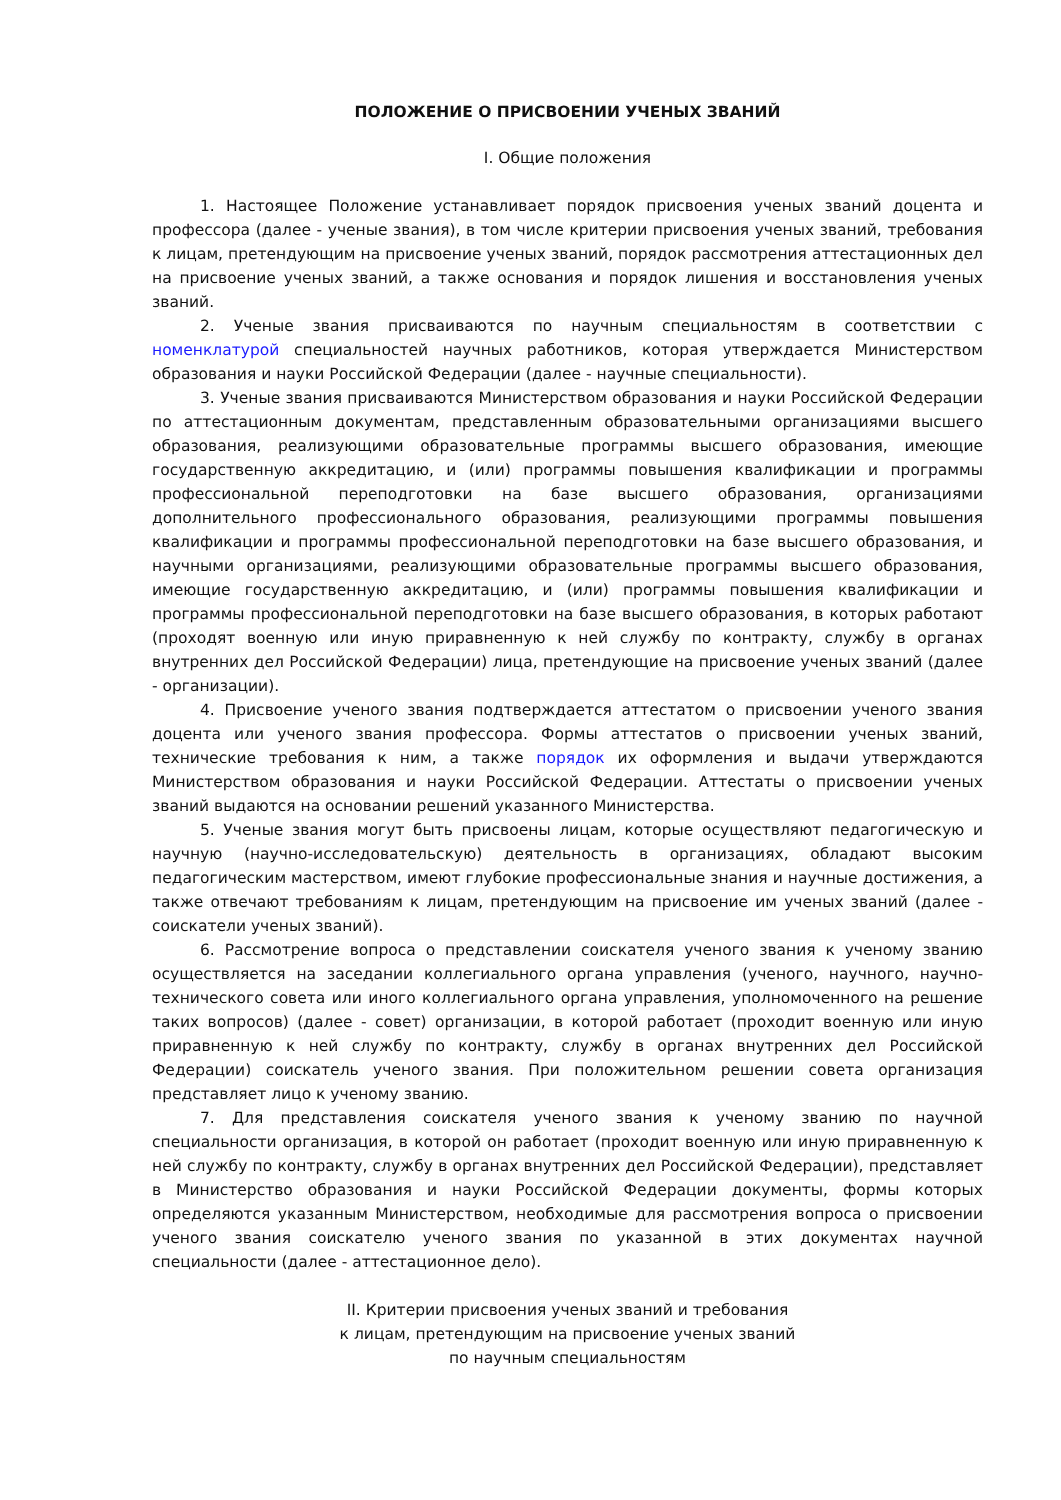ПОЛОЖЕНИЕ О ПРИСВОЕНИИ УЧЕНЫХ ЗВАНИЙ
I. Общие положения
1. Настоящее Положение устанавливает порядок присвоения ученых званий доцента и профессора (далее - ученые звания), в том числе критерии присвоения ученых званий, требования к лицам, претендующим на присвоение ученых званий, порядок рассмотрения аттестационных дел на присвоение ученых званий, а также основания и порядок лишения и восстановления ученых званий.
2. Ученые звания присваиваются по научным специальностям в соответствии с номенклатурой специальностей научных работников, которая утверждается Министерством образования и науки Российской Федерации (далее - научные специальности).
3. Ученые звания присваиваются Министерством образования и науки Российской Федерации по аттестационным документам, представленным образовательными организациями высшего образования, реализующими образовательные программы высшего образования, имеющие государственную аккредитацию, и (или) программы повышения квалификации и программы профессиональной переподготовки на базе высшего образования, организациями дополнительного профессионального образования, реализующими программы повышения квалификации и программы профессиональной переподготовки на базе высшего образования, и научными организациями, реализующими образовательные программы высшего образования, имеющие государственную аккредитацию, и (или) программы повышения квалификации и программы профессиональной переподготовки на базе высшего образования, в которых работают (проходят военную или иную приравненную к ней службу по контракту, службу в органах внутренних дел Российской Федерации) лица, претендующие на присвоение ученых званий (далее - организации).
4. Присвоение ученого звания подтверждается аттестатом о присвоении ученого звания доцента или ученого звания профессора. Формы аттестатов о присвоении ученых званий, технические требования к ним, а также порядок их оформления и выдачи утверждаются Министерством образования и науки Российской Федерации. Аттестаты о присвоении ученых званий выдаются на основании решений указанного Министерства.
5. Ученые звания могут быть присвоены лицам, которые осуществляют педагогическую и научную (научно-исследовательскую) деятельность в организациях, обладают высоким педагогическим мастерством, имеют глубокие профессиональные знания и научные достижения, а также отвечают требованиям к лицам, претендующим на присвоение им ученых званий (далее - соискатели ученых званий).
6. Рассмотрение вопроса о представлении соискателя ученого звания к ученому званию осуществляется на заседании коллегиального органа управления (ученого, научного, научно-технического совета или иного коллегиального органа управления, уполномоченного на решение таких вопросов) (далее - совет) организации, в которой работает (проходит военную или иную приравненную к ней службу по контракту, службу в органах внутренних дел Российской Федерации) соискатель ученого звания. При положительном решении совета организация представляет лицо к ученому званию.
7. Для представления соискателя ученого звания к ученому званию по научной специальности организация, в которой он работает (проходит военную или иную приравненную к ней службу по контракту, службу в органах внутренних дел Российской Федерации), представляет в Министерство образования и науки Российской Федерации документы, формы которых определяются указанным Министерством, необходимые для рассмотрения вопроса о присвоении ученого звания соискателю ученого звания по указанной в этих документах научной специальности (далее - аттестационное дело).
II. Критерии присвоения ученых званий и требования
к лицам, претендующим на присвоение ученых званий
по научным специальностям